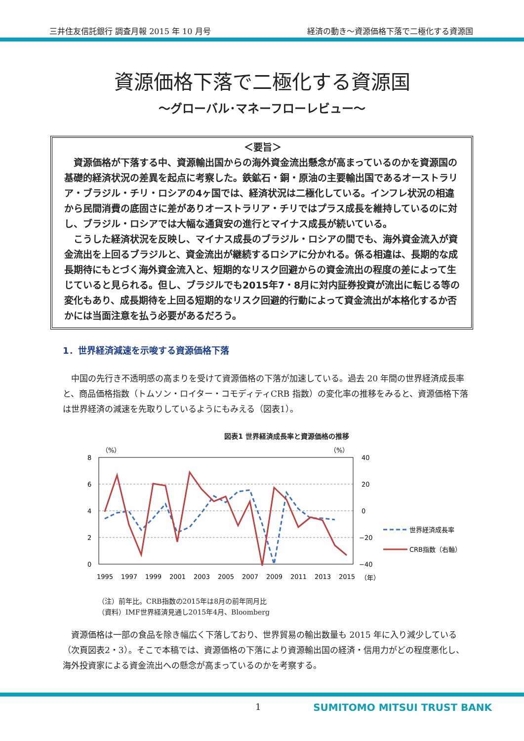三井住友信託銀行 調査月報 2015 年 10 月号 経済の動き～資源価格下落で二極化する資源国
資源価格下落で二極化する資源国
～グローバル･マネーフローレビュー～
＜要旨＞
資源価格が下落する中、資源輸出国からの海外資金流出懸念が高まっているのかを資源国の基礎的経済状況の差異を起点に考察した。鉄鉱石・銅・原油の主要輸出国であるオーストラリア・ブラジル・チリ・ロシアの4ヶ国では、経済状況は二極化している。インフレ状況の相違から民間消費の底固さに差がありオーストラリア・チリではプラス成長を維持しているのに対し、ブラジル・ロシアでは大幅な通貨安の進行とマイナス成長が続いている。
こうした経済状況を反映し、マイナス成長のブラジル・ロシアの間でも、海外資金流入が資金流出を上回るブラジルと、資金流出が継続するロシアに分かれる。係る相違は、長期的な成長期待にもとづく海外資金流入と、短期的なリスク回避からの資金流出の程度の差によって生じていると見られる。但し、ブラジルでも2015年7・8月に対内証券投資が流出に転じる等の変化もあり、成長期待を上回る短期的なリスク回避的行動によって資金流出が本格化するか否かには当面注意を払う必要があるだろう。
1．世界経済減速を示唆する資源価格下落
中国の先行き不透明感の高まりを受けて資源価格の下落が加速している。過去 20 年間の世界経済成長率と、商品価格指数（トムソン・ロイター・コモディティCRB 指数）の変化率の推移をみると、資源価格下落は世界経済の減速を先取りしているようにもみえる（図表1）。
図表1 世界経済成長率と資源価格の推移
（%）
（%）
8
6
4
2
0
40
20
0
−20
−40
1995
1997
1999
2001
2003
2005
2007
2009
2011
2013
2015
（年）
世界経済成長率
CRB指数（右軸）
（注）前年比。CRB指数の2015年は8月の前年同月比
（資料）IMF世界経済見通し2015年4月、Bloomberg
資源価格は一部の食品を除き幅広く下落しており、世界貿易の輸出数量も 2015 年に入り減少している（次頁図表2・3）。そこで本稿では、資源価格の下落により資源輸出国の経済・信用力がどの程度悪化し、海外投資家による資金流出への懸念が高まっているのかを考察する。
1 SUMITOMO MITSUI TRUST BANK